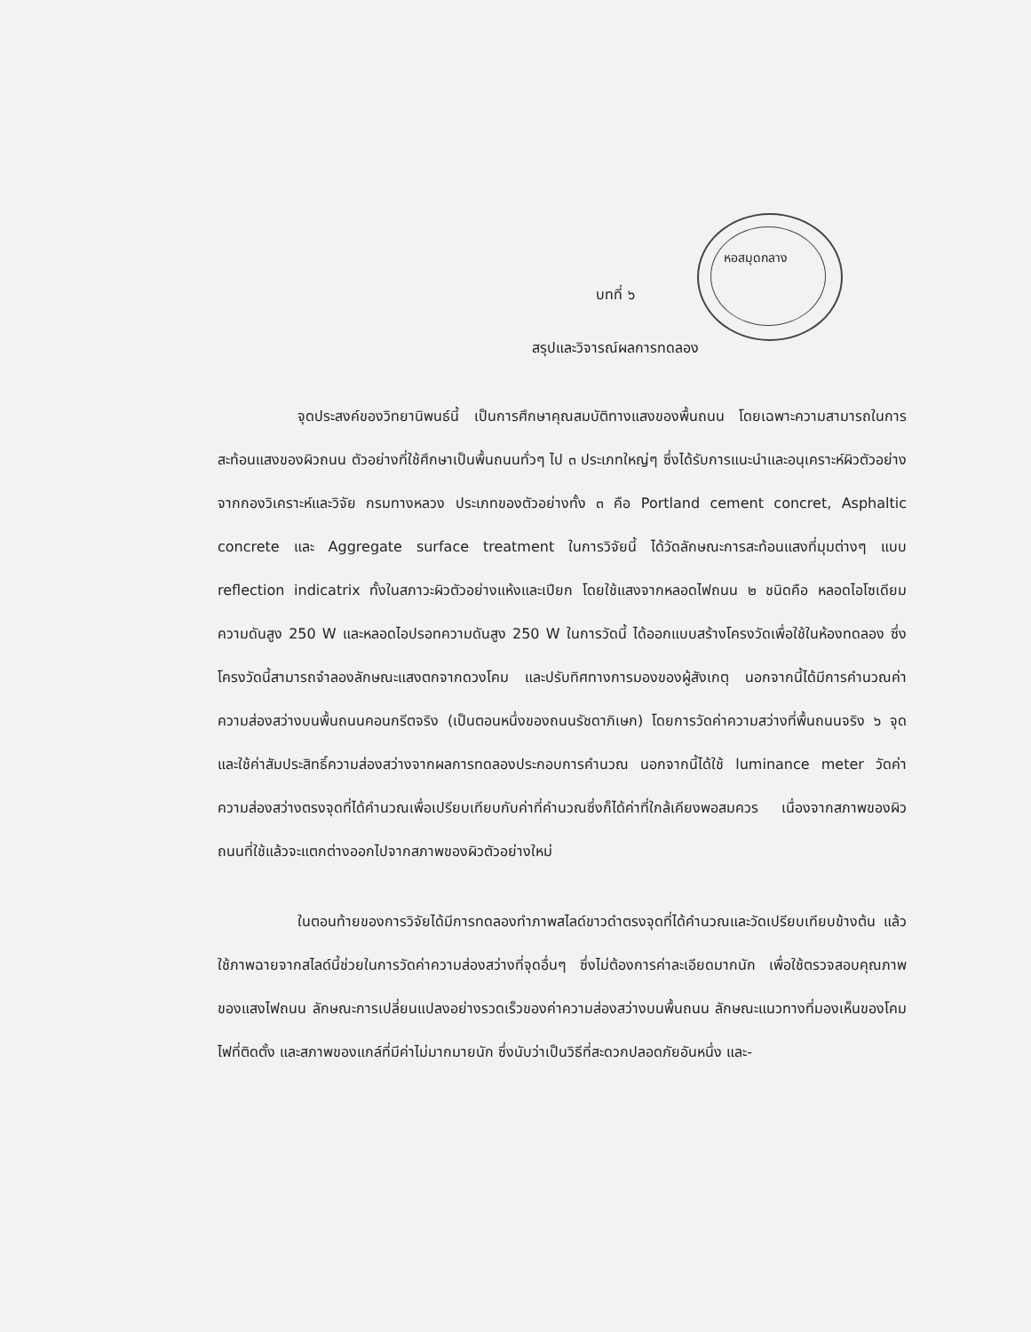หอสมุดกลาง
บทที่ ๖
สรุปและวิจารณ์ผลการทดลอง
จุดประสงค์ของวิทยานิพนธ์นี้ เป็นการศึกษาคุณสมบัติทางแสงของพื้นถนน โดยเฉพาะความสามารถในการสะท้อนแสงของผิวถนน ตัวอย่างที่ใช้ศึกษาเป็นพื้นถนนทั่วๆ ไป ๓ ประเภทใหญ่ๆ ซึ่งได้รับการแนะนำและอนุเคราะห์ผิวตัวอย่างจากกองวิเคราะห์และวิจัย กรมทางหลวง ประเภทของตัวอย่างทั้ง ๓ คือ Portland cement concret, Asphaltic concrete และ Aggregate surface treatment ในการวิจัยนี้ ได้วัดลักษณะการสะท้อนแสงที่มุมต่างๆ แบบ reflection indicatrix ทั้งในสภาวะผิวตัวอย่างแห้งและเปียก โดยใช้แสงจากหลอดไฟถนน ๒ ชนิดคือ หลอดไอโซเดียมความดันสูง 250 W และหลอดไอปรอทความดันสูง 250 W ในการวัดนี้ ได้ออกแบบสร้างโครงวัดเพื่อใช้ในห้องทดลอง ซึ่งโครงวัดนี้สามารถจำลองลักษณะแสงตกจากดวงโคม และปรับทิศทางการมองของผู้สังเกตุ นอกจากนี้ได้มีการคำนวณค่าความส่องสว่างบนพื้นถนนคอนกรีตจริง (เป็นตอนหนึ่งของถนนรัชดาภิเษก) โดยการวัดค่าความสว่างที่พื้นถนนจริง ๖ จุด และใช้ค่าสัมประสิทธิ์ความส่องสว่างจากผลการทดลองประกอบการคำนวณ นอกจากนี้ได้ใช้ luminance meter วัดค่าความส่องสว่างตรงจุดที่ได้คำนวณเพื่อเปรียบเทียบกับค่าที่คำนวณซึ่งก็ได้ค่าที่ใกล้เคียงพอสมควร เนื่องจากสภาพของผิวถนนที่ใช้แล้วจะแตกต่างออกไปจากสภาพของผิวตัวอย่างใหม่
ในตอนท้ายของการวิจัยได้มีการทดลองทำภาพสไลด์ขาวดำตรงจุดที่ได้คำนวณและวัดเปรียบเทียบข้างต้น แล้วใช้ภาพฉายจากสไลด์นี้ช่วยในการวัดค่าความส่องสว่างที่จุดอื่นๆ ซึ่งไม่ต้องการค่าละเอียดมากนัก เพื่อใช้ตรวจสอบคุณภาพของแสงไฟถนน ลักษณะการเปลี่ยนแปลงอย่างรวดเร็วของค่าความส่องสว่างบนพื้นถนน ลักษณะแนวทางที่มองเห็นของโคมไฟที่ติดตั้ง และสภาพของแกล์ที่มีค่าไม่มากมายนัก ซึ่งนับว่าเป็นวิธีที่สะดวกปลอดภัยอันหนึ่ง และ-